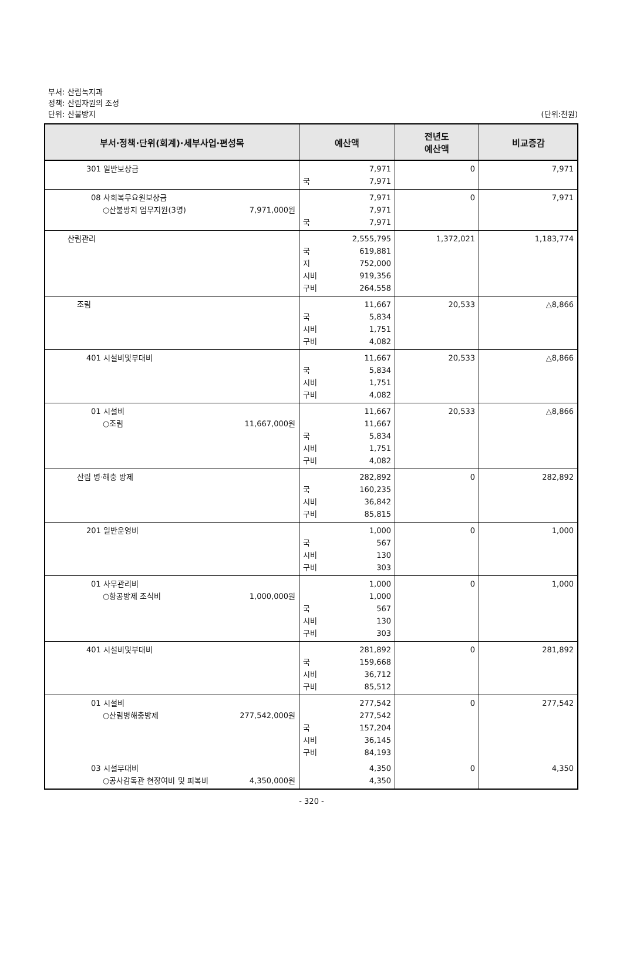부서: 산림녹지과
정책: 산림자원의 조성
단위: 산불방지 (단위:천원)
| 부서·정책·단위(회계)·세부사업·편성목 | 예산액 | 전년도 예산액 | 비교증감 |
| --- | --- | --- | --- |
| 301 일반보상금 | 7,971 국 7,971 | 0 | 7,971 |
| 08 사회복무요원보상금 ○산불방지 업무지원(3명) 7,971,000원 | 7,971 7,971 국 7,971 | 0 | 7,971 |
| 산림관리 | 2,555,795 국 619,881 지 752,000 시비 919,356 구비 264,558 | 1,372,021 | 1,183,774 |
| 조림 | 11,667 국 5,834 시비 1,751 구비 4,082 | 20,533 | △8,866 |
| 401 시설비및부대비 | 11,667 국 5,834 시비 1,751 구비 4,082 | 20,533 | △8,866 |
| 01 시설비 ○조림 11,667,000원 | 11,667 11,667 국 5,834 시비 1,751 구비 4,082 | 20,533 | △8,866 |
| 산림 병·해충 방제 | 282,892 국 160,235 시비 36,842 구비 85,815 | 0 | 282,892 |
| 201 일반운영비 | 1,000 국 567 시비 130 구비 303 | 0 | 1,000 |
| 01 사무관리비 ○항공방제 조식비 1,000,000원 | 1,000 1,000 국 567 시비 130 구비 303 | 0 | 1,000 |
| 401 시설비및부대비 | 281,892 국 159,668 시비 36,712 구비 85,512 | 0 | 281,892 |
| 01 시설비 ○산림병해충방제 277,542,000원 | 277,542 277,542 국 157,204 시비 36,145 구비 84,193 | 0 | 277,542 |
| 03 시설부대비 ○공사감독관 현장여비 및 피복비 4,350,000원 | 4,350 4,350 | 0 | 4,350 |
- 320 -